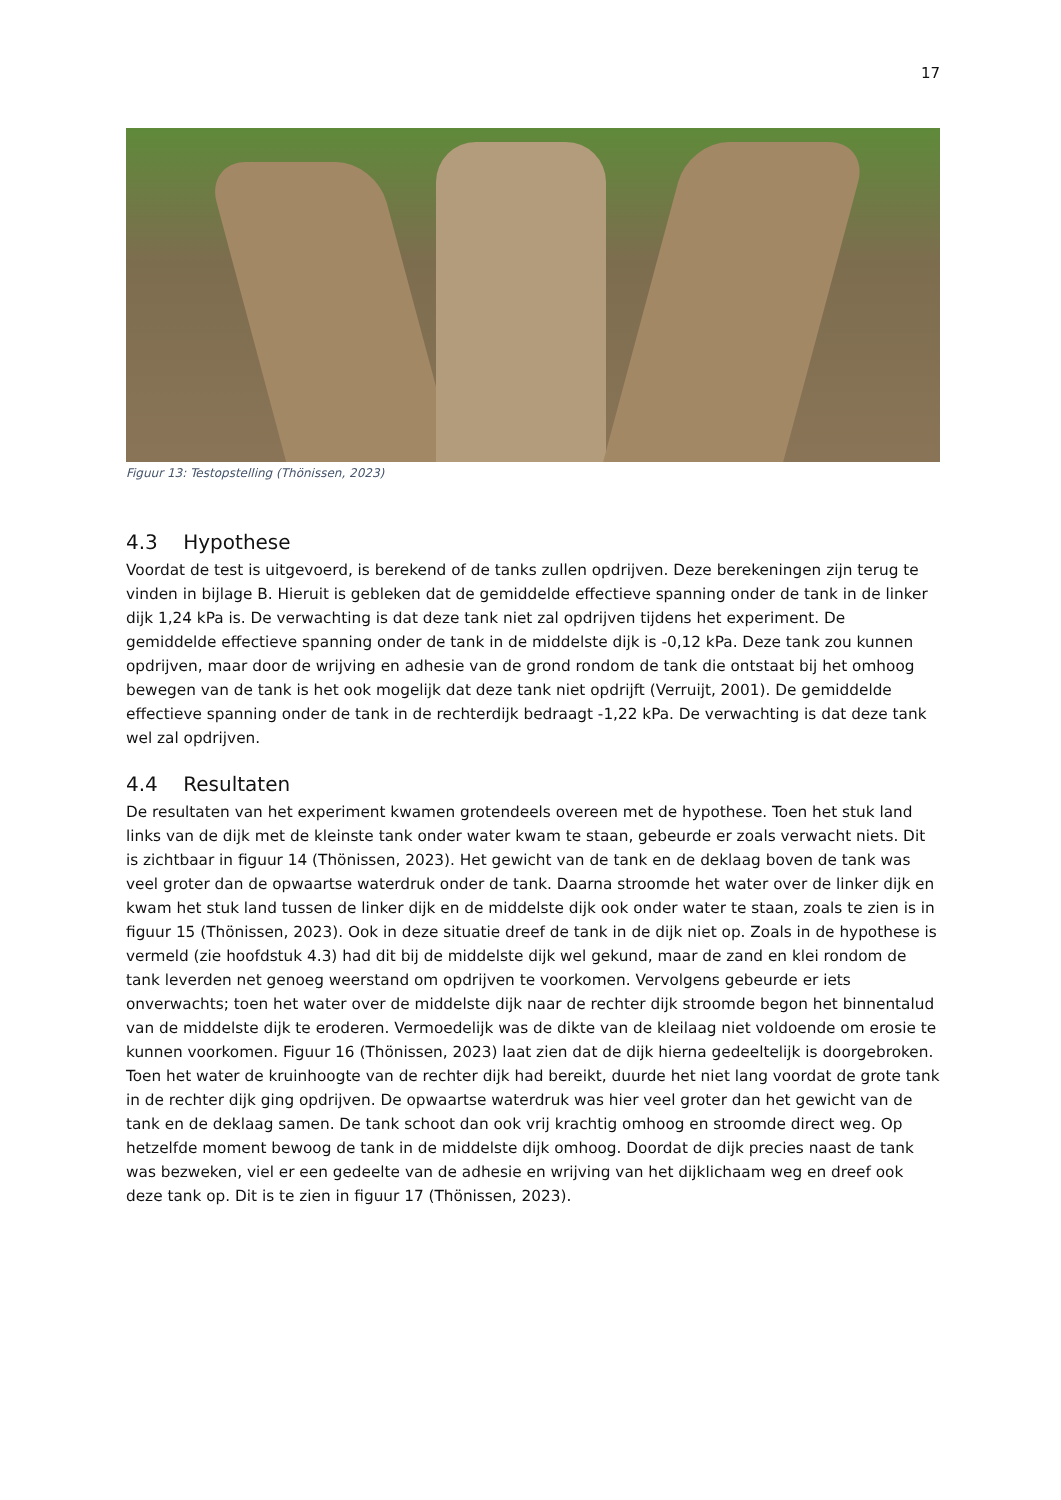17
Figuur 13: Testopstelling (Thönissen, 2023)
4.3 Hypothese
Voordat de test is uitgevoerd, is berekend of de tanks zullen opdrijven. Deze berekeningen zijn terug te vinden in bijlage B. Hieruit is gebleken dat de gemiddelde effectieve spanning onder de tank in de linker dijk 1,24 kPa is. De verwachting is dat deze tank niet zal opdrijven tijdens het experiment. De gemiddelde effectieve spanning onder de tank in de middelste dijk is -0,12 kPa. Deze tank zou kunnen opdrijven, maar door de wrijving en adhesie van de grond rondom de tank die ontstaat bij het omhoog bewegen van de tank is het ook mogelijk dat deze tank niet opdrijft (Verruijt, 2001). De gemiddelde effectieve spanning onder de tank in de rechterdijk bedraagt -1,22 kPa. De verwachting is dat deze tank wel zal opdrijven.
4.4 Resultaten
De resultaten van het experiment kwamen grotendeels overeen met de hypothese. Toen het stuk land links van de dijk met de kleinste tank onder water kwam te staan, gebeurde er zoals verwacht niets. Dit is zichtbaar in figuur 14 (Thönissen, 2023). Het gewicht van de tank en de deklaag boven de tank was veel groter dan de opwaartse waterdruk onder de tank. Daarna stroomde het water over de linker dijk en kwam het stuk land tussen de linker dijk en de middelste dijk ook onder water te staan, zoals te zien is in figuur 15 (Thönissen, 2023). Ook in deze situatie dreef de tank in de dijk niet op. Zoals in de hypothese is vermeld (zie hoofdstuk 4.3) had dit bij de middelste dijk wel gekund, maar de zand en klei rondom de tank leverden net genoeg weerstand om opdrijven te voorkomen. Vervolgens gebeurde er iets onverwachts; toen het water over de middelste dijk naar de rechter dijk stroomde begon het binnentalud van de middelste dijk te eroderen. Vermoedelijk was de dikte van de kleilaag niet voldoende om erosie te kunnen voorkomen. Figuur 16 (Thönissen, 2023) laat zien dat de dijk hierna gedeeltelijk is doorgebroken. Toen het water de kruinhoogte van de rechter dijk had bereikt, duurde het niet lang voordat de grote tank in de rechter dijk ging opdrijven. De opwaartse waterdruk was hier veel groter dan het gewicht van de tank en de deklaag samen. De tank schoot dan ook vrij krachtig omhoog en stroomde direct weg. Op hetzelfde moment bewoog de tank in de middelste dijk omhoog. Doordat de dijk precies naast de tank was bezweken, viel er een gedeelte van de adhesie en wrijving van het dijklichaam weg en dreef ook deze tank op. Dit is te zien in figuur 17 (Thönissen, 2023).